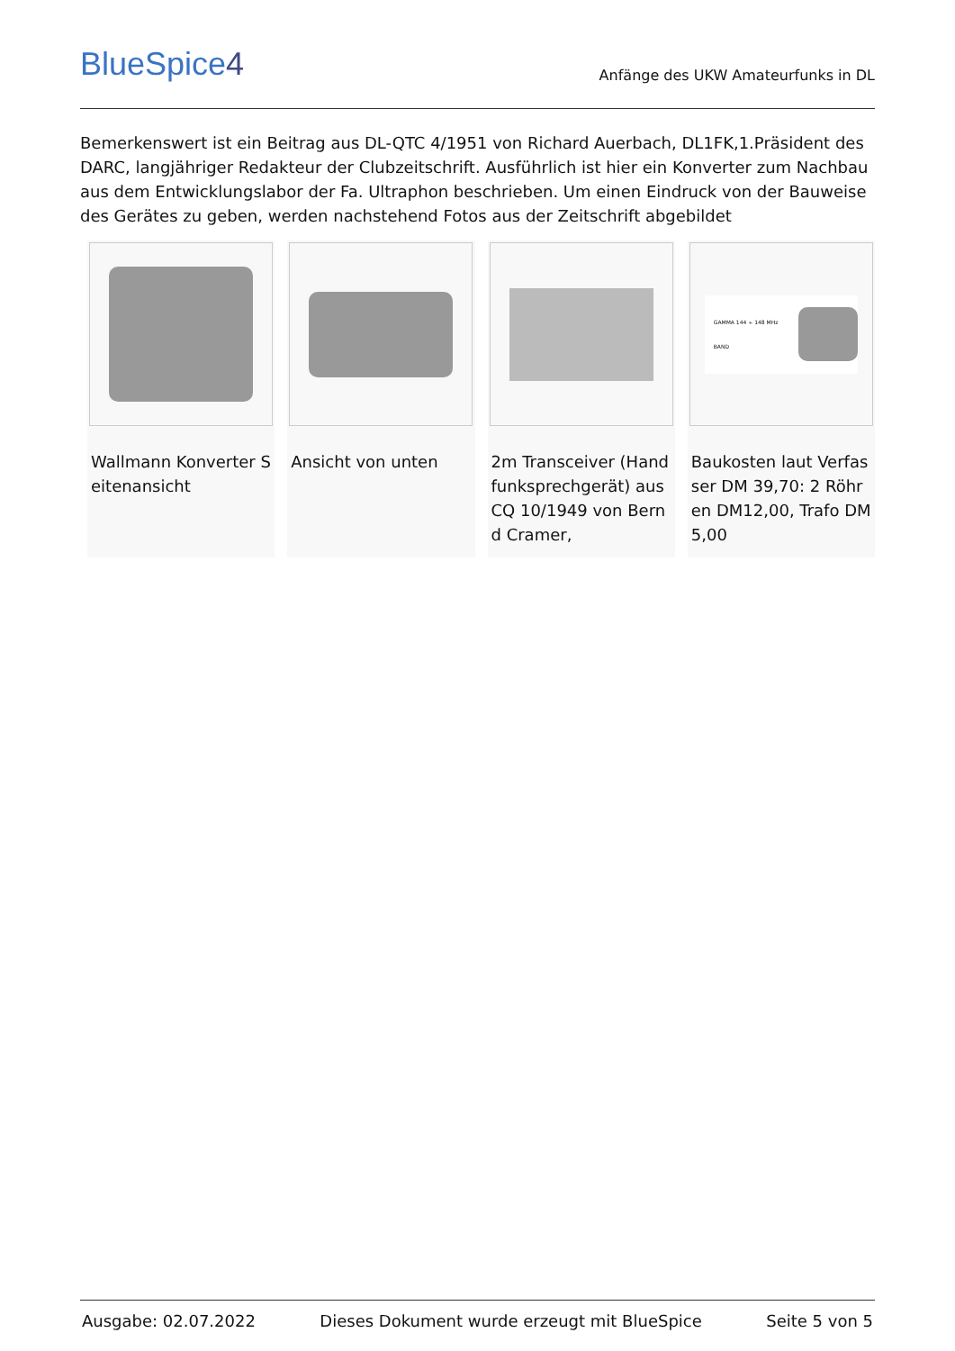BlueSpice4
Anfänge des UKW Amateurfunks in DL
Bemerkenswert ist ein Beitrag aus DL-QTC 4/1951 von Richard Auerbach, DL1FK,1.Präsident des DARC, langjähriger Redakteur der Clubzeitschrift. Ausführlich ist hier ein Konverter zum Nachbau aus dem Entwicklungslabor der Fa. Ultraphon beschrieben. Um einen Eindruck von der Bauweise des Gerätes zu geben, werden nachstehend Fotos aus der Zeitschrift abgebildet
Wallmann Konverter Seitenansicht
Ansicht von unten 2m Transceiver (Handfunksprechgerät) aus CQ 10/1949 von Bernd Cramer,
GAMMA 144 ÷ 148 MHz BAND
Baukosten laut Verfasser DM 39,70: 2 Röhren DM12,00, Trafo DM 5,00
Ausgabe: 02.07.2022 Dieses Dokument wurde erzeugt mit BlueSpice Seite 5 von 5